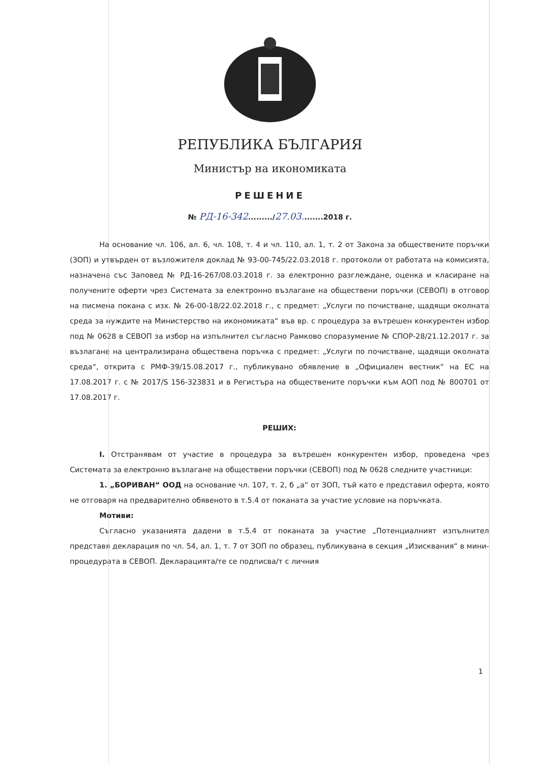РЕПУБЛИКА БЪЛГАРИЯ
Министър на икономиката
РЕШЕНИЕ
№ РД-16-342........./27.03........2018 г.
На основание чл. 106, ал. 6, чл. 108, т. 4 и чл. 110, ал. 1, т. 2 от Закона за обществените поръчки (ЗОП) и утвърден от възложителя доклад № 93-00-745/22.03.2018 г. протоколи от работата на комисията, назначена със Заповед № РД-16-267/08.03.2018 г. за електронно разглеждане, оценка и класиране на получените оферти чрез Системата за електронно възлагане на обществени поръчки (СЕВОП) в отговор на писмена покана с изх. № 26-00-18/22.02.2018 г., с предмет: „Услуги по почистване, щадящи околната среда за нуждите на Министерство на икономиката“ във вр. с процедура за вътрешен конкурентен избор под № 0628 в СЕВОП за избор на изпълнител съгласно Рамково споразумение № СПОР-28/21.12.2017 г. за възлагане на централизирана обществена поръчка с предмет: „Услуги по почистване, щадящи околната среда“, открита с РМФ-39/15.08.2017 г., публикувано обявление в „Официален вестник“ на ЕС на 17.08.2017 г. с № 2017/S 156-323831 и в Регистъра на обществените поръчки към АОП под № 800701 от 17.08.2017 г.
РЕШИХ:
I. Отстранявам от участие в процедура за вътрешен конкурентен избор, проведена чрез Системата за електронно възлагане на обществени поръчки (СЕВОП) под № 0628 следните участници:
1. „БОРИВАН“ ООД на основание чл. 107, т. 2, б „а“ от ЗОП, тъй като е представил оферта, която не отговаря на предварително обявеното в т.5.4 от поканата за участие условие на поръчката.
Мотиви:
Съгласно указанията дадени в т.5.4 от поканата за участие „Потенциалният изпълнител представя декларация по чл. 54, ал. 1, т. 7 от ЗОП по образец, публикувана в секция „Изисквания“ в мини-процедурата в СЕВОП. Декларацията/те се подписва/т с личния
1